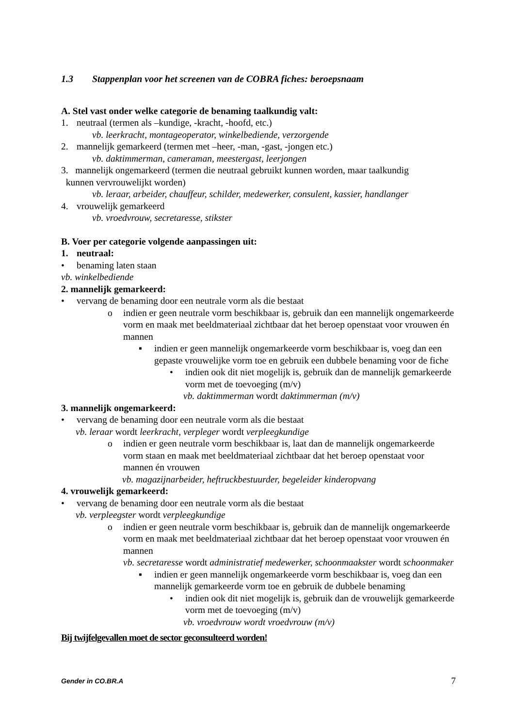1.3 Stappenplan voor het screenen van de COBRA fiches: beroepsnaam
A. Stel vast onder welke categorie de benaming taalkundig valt:
1. neutraal (termen als –kundige, -kracht, -hoofd, etc.)
vb. leerkracht, montageoperator, winkelbediende, verzorgende
2. mannelijk gemarkeerd (termen met –heer, -man, -gast, -jongen etc.)
vb. daktimmerman, cameraman, meestergast, leerjongen
3. mannelijk ongemarkeerd (termen die neutraal gebruikt kunnen worden, maar taalkundig
kunnen vervrouwelijkt worden)
vb. leraar, arbeider, chauffeur, schilder, medewerker, consulent, kassier, handlanger
4. vrouwelijk gemarkeerd
vb. vroedvrouw, secretaresse, stikster
B. Voer per categorie volgende aanpassingen uit:
1. neutraal:
• benaming laten staan
vb. winkelbediende
2. mannelijk gemarkeerd:
• vervang de benaming door een neutrale vorm als die bestaat
o indien er geen neutrale vorm beschikbaar is, gebruik dan een mannelijk ongemarkeerde vorm en maak met beeldmateriaal zichtbaar dat het beroep openstaat voor vrouwen én mannen
▪ indien er geen mannelijk ongemarkeerde vorm beschikbaar is, voeg dan een gepaste vrouwelijke vorm toe en gebruik een dubbele benaming voor de fiche
• indien ook dit niet mogelijk is, gebruik dan de mannelijk gemarkeerde vorm met de toevoeging (m/v)
vb. daktimmerman wordt daktimmerman (m/v)
3. mannelijk ongemarkeerd:
• vervang de benaming door een neutrale vorm als die bestaat
vb. leraar wordt leerkracht, verpleger wordt verpleegkundige
o indien er geen neutrale vorm beschikbaar is, laat dan de mannelijk ongemarkeerde vorm staan en maak met beeldmateriaal zichtbaar dat het beroep openstaat voor mannen én vrouwen
vb. magazijnarbeider, heftruckbestuurder, begeleider kinderopvang
4. vrouwelijk gemarkeerd:
• vervang de benaming door een neutrale vorm als die bestaat
vb. verpleegster wordt verpleegkundige
o indien er geen neutrale vorm beschikbaar is, gebruik dan de mannelijk ongemarkeerde vorm en maak met beeldmateriaal zichtbaar dat het beroep openstaat voor vrouwen én mannen
vb. secretaresse wordt administratief medewerker, schoonmaakster wordt schoonmaker
▪ indien er geen mannelijk ongemarkeerde vorm beschikbaar is, voeg dan een mannelijk gemarkeerde vorm toe en gebruik de dubbele benaming
• indien ook dit niet mogelijk is, gebruik dan de vrouwelijk gemarkeerde vorm met de toevoeging (m/v)
vb. vroedvrouw wordt vroedvrouw (m/v)
Bij twijfelgevallen moet de sector geconsulteerd worden!
Gender in CO.BR.A 7